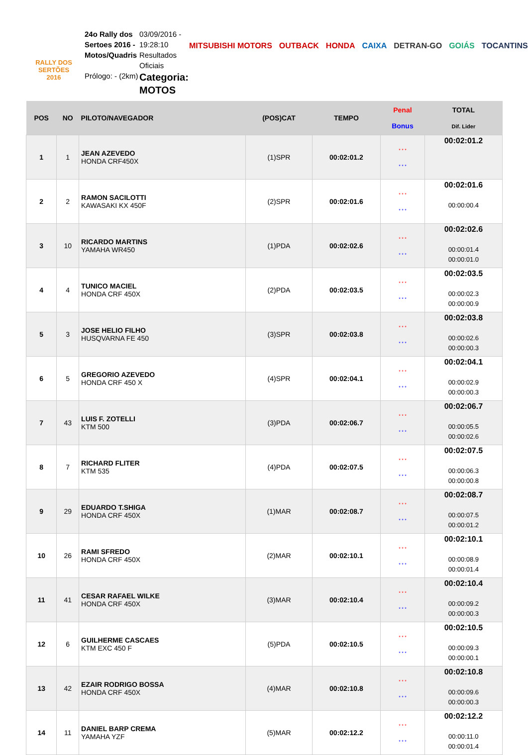RALLY DOS
SERTÕES
2016
24o Rally dos Sertoes 2016 - Motos/Quadris
Prólogo: - (2km)
03/09/2016 - 19:28:10 Resultados Oficiais
Categoria: MOTOS
MITSUBISHI MOTORS OUTBACK HONDA CAIXA DETRAN-GO GOIÁS TOCANTINS
| POS | NO | PILOTO/NAVEGADOR | (POS)CAT | TEMPO | Penal Bonus | TOTAL Dif. Lider |
| --- | --- | --- | --- | --- | --- | --- |
| 1 | 1 | JEAN AZEVEDO HONDA CRF450X | (1)SPR | 00:02:01.2 | * * * * * * | 00:02:01.2 |
| 2 | 2 | RAMON SACILOTTI KAWASAKI KX 450F | (2)SPR | 00:02:01.6 | * * * * * * | 00:02:01.6 00:00:00.4 |
| 3 | 10 | RICARDO MARTINS YAMAHA WR450 | (1)PDA | 00:02:02.6 | * * * * * * | 00:02:02.6 00:00:01.4 00:00:01.0 |
| 4 | 4 | TUNICO MACIEL HONDA CRF 450X | (2)PDA | 00:02:03.5 | * * * * * * | 00:02:03.5 00:00:02.3 00:00:00.9 |
| 5 | 3 | JOSE HELIO FILHO HUSQVARNA FE 450 | (3)SPR | 00:02:03.8 | * * * * * * | 00:02:03.8 00:00:02.6 00:00:00.3 |
| 6 | 5 | GREGORIO AZEVEDO HONDA CRF 450 X | (4)SPR | 00:02:04.1 | * * * * * * | 00:02:04.1 00:00:02.9 00:00:00.3 |
| 7 | 43 | LUIS F. ZOTELLI KTM 500 | (3)PDA | 00:02:06.7 | * * * * * * | 00:02:06.7 00:00:05.5 00:00:02.6 |
| 8 | 7 | RICHARD FLITER KTM 535 | (4)PDA | 00:02:07.5 | * * * * * * | 00:02:07.5 00:00:06.3 00:00:00.8 |
| 9 | 29 | EDUARDO T.SHIGA HONDA CRF 450X | (1)MAR | 00:02:08.7 | * * * * * * | 00:02:08.7 00:00:07.5 00:00:01.2 |
| 10 | 26 | RAMI SFREDO HONDA CRF 450X | (2)MAR | 00:02:10.1 | * * * * * * | 00:02:10.1 00:00:08.9 00:00:01.4 |
| 11 | 41 | CESAR RAFAEL WILKE HONDA CRF 450X | (3)MAR | 00:02:10.4 | * * * * * * | 00:02:10.4 00:00:09.2 00:00:00.3 |
| 12 | 6 | GUILHERME CASCAES KTM EXC 450 F | (5)PDA | 00:02:10.5 | * * * * * * | 00:02:10.5 00:00:09.3 00:00:00.1 |
| 13 | 42 | EZAIR RODRIGO BOSSA HONDA CRF 450X | (4)MAR | 00:02:10.8 | * * * * * * | 00:02:10.8 00:00:09.6 00:00:00.3 |
| 14 | 11 | DANIEL BARP CREMA YAMAHA YZF | (5)MAR | 00:02:12.2 | * * * * * * | 00:02:12.2 00:00:11.0 00:00:01.4 |